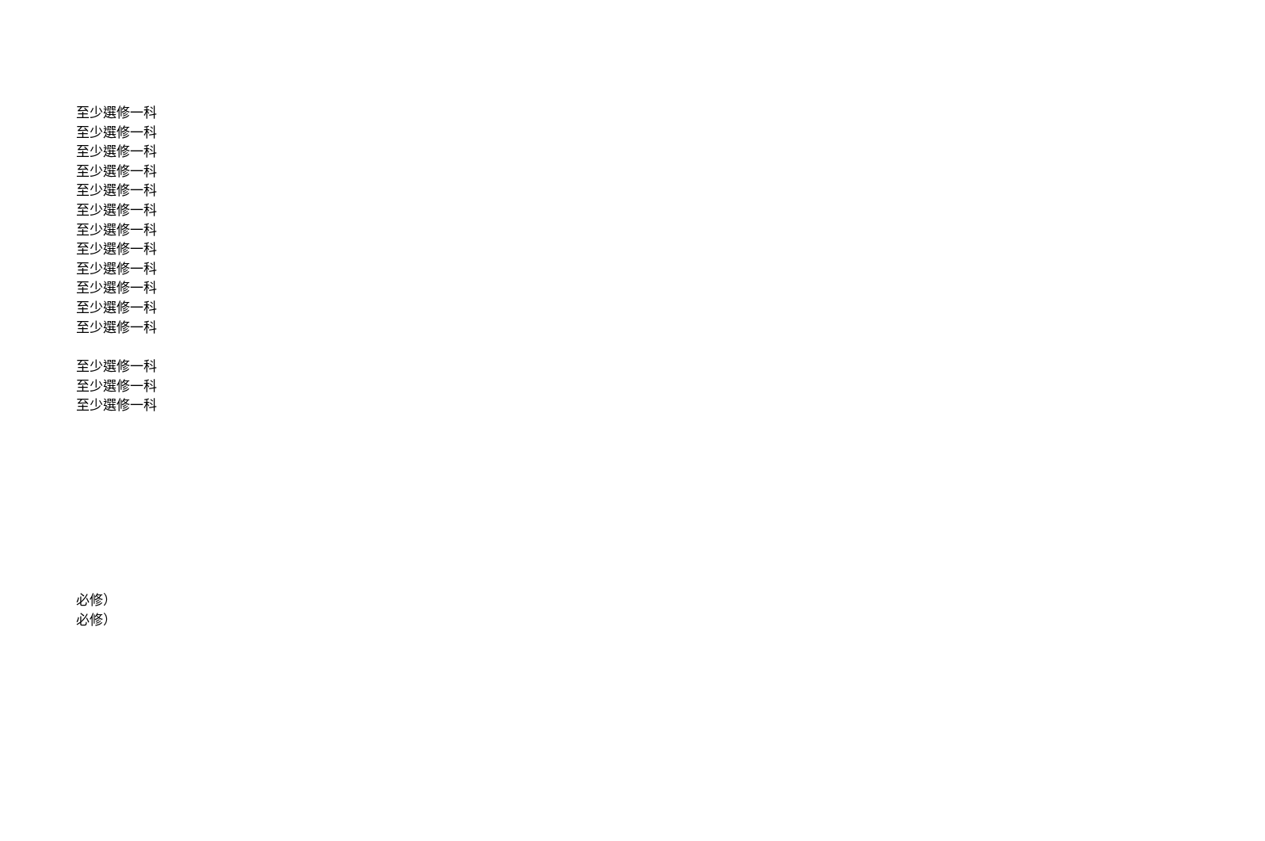至少選修一科
至少選修一科
至少選修一科
至少選修一科
至少選修一科
至少選修一科
至少選修一科
至少選修一科
至少選修一科
至少選修一科
至少選修一科
至少選修一科
至少選修一科
至少選修一科
至少選修一科
必修）
必修）